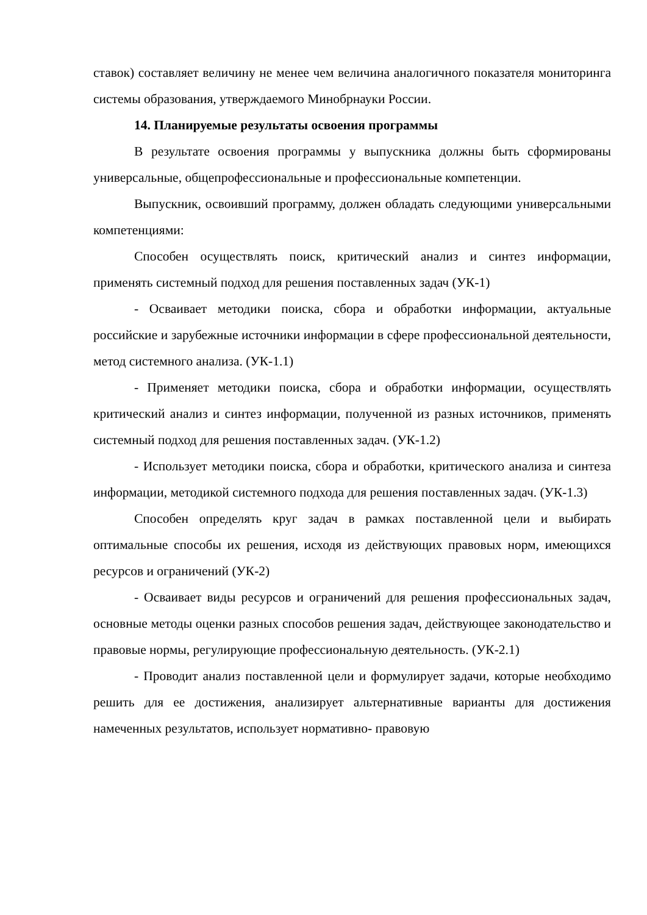ставок) составляет величину не менее чем величина аналогичного показателя мониторинга системы образования, утверждаемого Минобрнауки России.
14. Планируемые результаты освоения программы
В результате освоения программы у выпускника должны быть сформированы универсальные, общепрофессиональные и профессиональные компетенции.
Выпускник, освоивший программу, должен обладать следующими универсальными компетенциями:
Способен осуществлять поиск, критический анализ и синтез информации, применять системный подход для решения поставленных задач (УК-1)
- Осваивает методики поиска, сбора и обработки информации, актуальные российские и зарубежные источники информации в сфере профессиональной деятельности, метод системного анализа. (УК-1.1)
- Применяет методики поиска, сбора и обработки информации, осуществлять критический анализ и синтез информации, полученной из разных источников, применять системный подход для решения поставленных задач. (УК-1.2)
- Использует методики поиска, сбора и обработки, критического анализа и синтеза информации, методикой системного подхода для решения поставленных задач. (УК-1.3)
Способен определять круг задач в рамках поставленной цели и выбирать оптимальные способы их решения, исходя из действующих правовых норм, имеющихся ресурсов и ограничений (УК-2)
- Осваивает виды ресурсов и ограничений для решения профессиональных задач, основные методы оценки разных способов решения задач, действующее законодательство и правовые нормы, регулирующие профессиональную деятельность. (УК-2.1)
- Проводит анализ поставленной цели и формулирует задачи, которые необходимо решить для ее достижения, анализирует альтернативные варианты для достижения намеченных результатов, использует нормативно- правовую